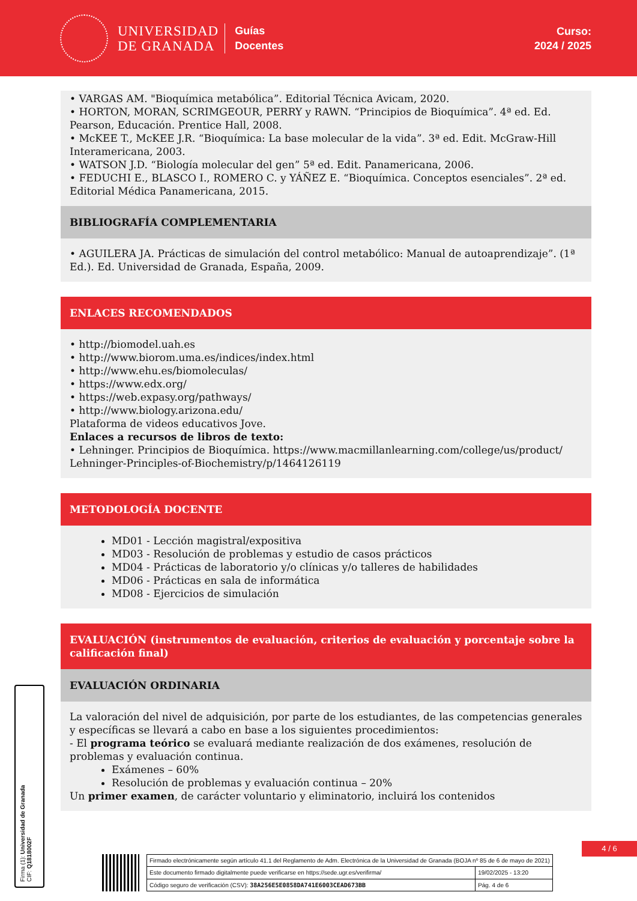UNIVERSIDAD
DE GRANADA
Guías
Docentes
Curso:
2024 / 2025
• VARGAS AM. "Bioquímica metabólica”. Editorial Técnica Avicam, 2020.
• HORTON, MORAN, SCRIMGEOUR, PERRY y RAWN. “Principios de Bioquímica”. 4ª ed. Ed. Pearson, Educación. Prentice Hall, 2008.
• McKEE T., McKEE J.R. “Bioquímica: La base molecular de la vida”. 3ª ed. Edit. McGraw-Hill Interamericana, 2003.
• WATSON J.D. “Biología molecular del gen” 5ª ed. Edit. Panamericana, 2006.
• FEDUCHI E., BLASCO I., ROMERO C. y YÁÑEZ E. “Bioquímica. Conceptos esenciales”. 2ª ed. Editorial Médica Panamericana, 2015.
BIBLIOGRAFÍA COMPLEMENTARIA
• AGUILERA JA. Prácticas de simulación del control metabólico: Manual de autoaprendizaje”. (1ª Ed.). Ed. Universidad de Granada, España, 2009.
ENLACES RECOMENDADOS
• http://biomodel.uah.es
• http://www.biorom.uma.es/indices/index.html
• http://www.ehu.es/biomoleculas/
• https://www.edx.org/
• https://web.expasy.org/pathways/
• http://www.biology.arizona.edu/
Plataforma de videos educativos Jove.
Enlaces a recursos de libros de texto:
• Lehninger. Principios de Bioquímica. https://www.macmillanlearning.com/college/us/product/ Lehninger-Principles-of-Biochemistry/p/1464126119
METODOLOGÍA DOCENTE
MD01 - Lección magistral/expositiva
MD03 - Resolución de problemas y estudio de casos prácticos
MD04 - Prácticas de laboratorio y/o clínicas y/o talleres de habilidades
MD06 - Prácticas en sala de informática
MD08 - Ejercicios de simulación
EVALUACIÓN (instrumentos de evaluación, criterios de evaluación y porcentaje sobre la calificación final)
EVALUACIÓN ORDINARIA
La valoración del nivel de adquisición, por parte de los estudiantes, de las competencias generales y específicas se llevará a cabo en base a los siguientes procedimientos:
- El programa teórico se evaluará mediante realización de dos exámenes, resolución de problemas y evaluación continua.
Exámenes – 60%
Resolución de problemas y evaluación continua – 20%
Un primer examen, de carácter voluntario y eliminatorio, incluirá los contenidos
Firma (1): Universidad de Granada
CIF: Q1818002F
4 / 6
| Firmado electrónicamente según artículo 41.1 del Reglamento de Adm. Electrónica de la Universidad de Granada (BOJA nº 85 de 6 de mayo de 2021) | |
| Este documento firmado digitalmente puede verificarse en https://sede.ugr.es/verifirma/ | 19/02/2025 - 13:20 |
| Código seguro de verificación (CSV): 38A256E5E0858DA741E6003CEAD673BB | Pág. 4 de 6 |